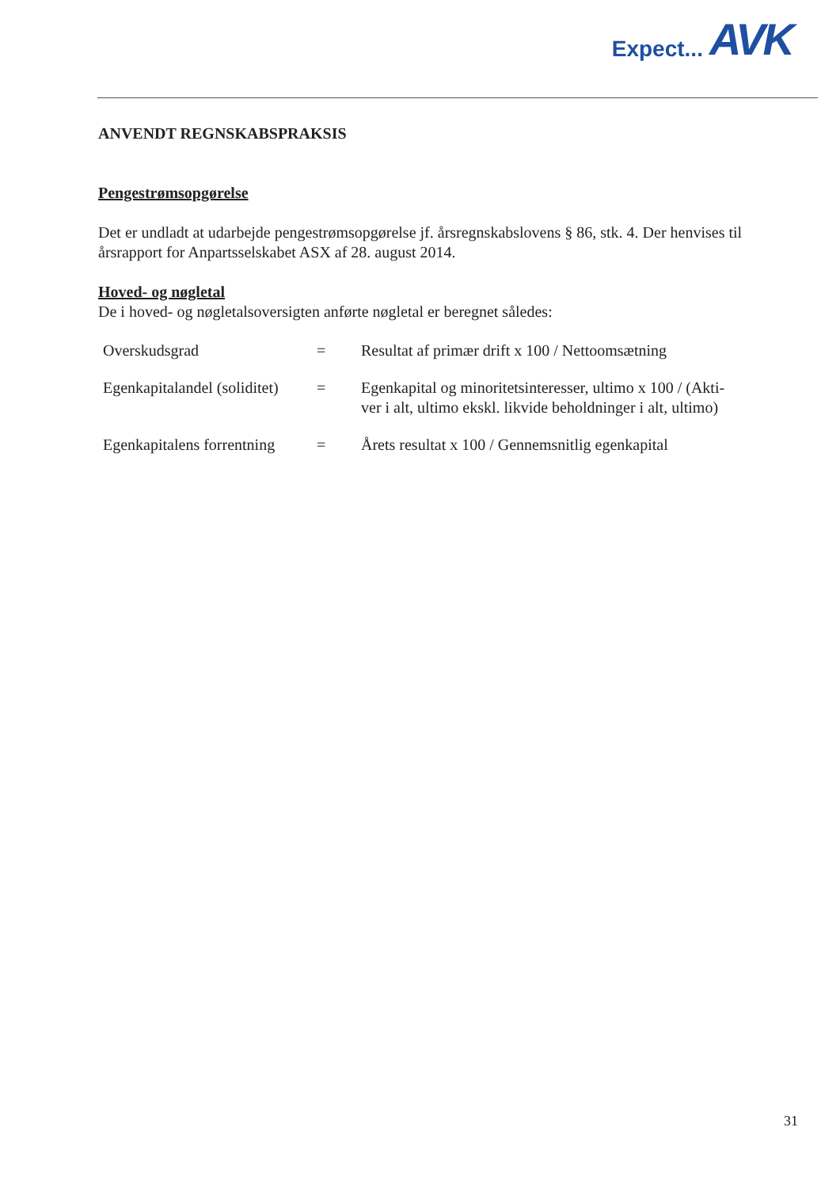Expect... AVK
ANVENDT REGNSKABSPRAKSIS
Pengestrømsopgørelse
Det er undladt at udarbejde pengestrømsopgørelse jf. årsregnskabslovens § 86, stk. 4. Der henvises til årsrapport for Anpartsselskabet ASX af 28. august 2014.
Hoved- og nøgletal
De i hoved- og nøgletalsoversigten anførte nøgletal er beregnet således:
Overskudsgrad = Resultat af primær drift x 100 / Nettoomsætning
Egenkapitalandel (soliditet)
= Egenkapital og minoritetsinteresser, ultimo x 100 / (Akti-
ver i alt, ultimo ekskl. likvide beholdninger i alt, ultimo)
Egenkapitalens forrentning
= Årets resultat x 100 / Gennemsnitlig egenkapital
31